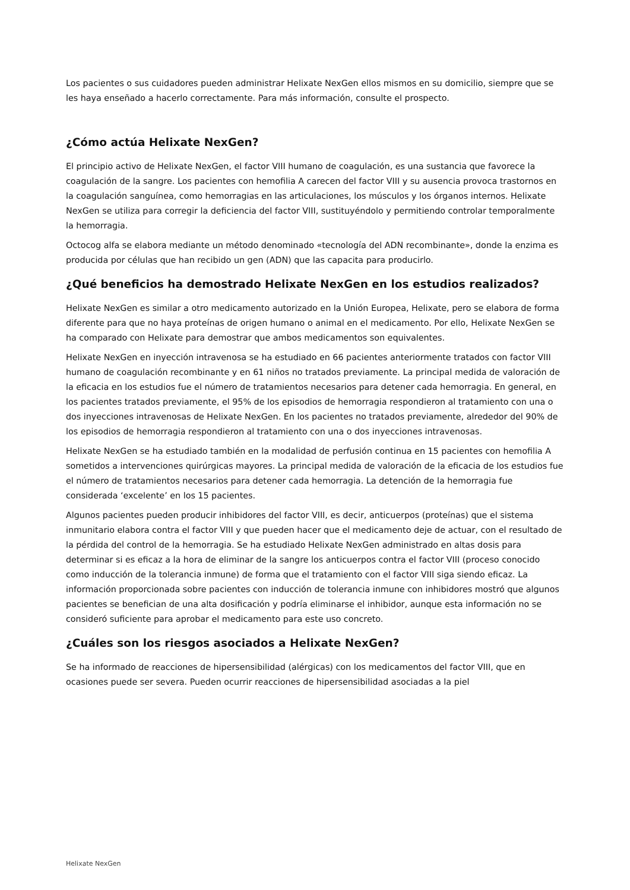Los pacientes o sus cuidadores pueden administrar Helixate NexGen ellos mismos en su domicilio, siempre que se les haya enseñado a hacerlo correctamente. Para más información, consulte el prospecto.
¿Cómo actúa Helixate NexGen?
El principio activo de Helixate NexGen, el factor VIII humano de coagulación, es una sustancia que favorece la coagulación de la sangre. Los pacientes con hemofilia A carecen del factor VIII y su ausencia provoca trastornos en la coagulación sanguínea, como hemorragias en las articulaciones, los músculos y los órganos internos. Helixate NexGen se utiliza para corregir la deficiencia del factor VIII, sustituyéndolo y permitiendo controlar temporalmente la hemorragia.
Octocog alfa se elabora mediante un método denominado «tecnología del ADN recombinante», donde la enzima es producida por células que han recibido un gen (ADN) que las capacita para producirlo.
¿Qué beneficios ha demostrado Helixate NexGen en los estudios realizados?
Helixate NexGen es similar a otro medicamento autorizado en la Unión Europea, Helixate, pero se elabora de forma diferente para que no haya proteínas de origen humano o animal en el medicamento. Por ello, Helixate NexGen se ha comparado con Helixate para demostrar que ambos medicamentos son equivalentes.
Helixate NexGen en inyección intravenosa se ha estudiado en 66 pacientes anteriormente tratados con factor VIII humano de coagulación recombinante y en 61 niños no tratados previamente. La principal medida de valoración de la eficacia en los estudios fue el número de tratamientos necesarios para detener cada hemorragia. En general, en los pacientes tratados previamente, el 95% de los episodios de hemorragia respondieron al tratamiento con una o dos inyecciones intravenosas de Helixate NexGen. En los pacientes no tratados previamente, alrededor del 90% de los episodios de hemorragia respondieron al tratamiento con una o dos inyecciones intravenosas.
Helixate NexGen se ha estudiado también en la modalidad de perfusión continua en 15 pacientes con hemofilia A sometidos a intervenciones quirúrgicas mayores. La principal medida de valoración de la eficacia de los estudios fue el número de tratamientos necesarios para detener cada hemorragia. La detención de la hemorragia fue considerada ‘excelente’ en los 15 pacientes.
Algunos pacientes pueden producir inhibidores del factor VIII, es decir, anticuerpos (proteínas) que el sistema inmunitario elabora contra el factor VIII y que pueden hacer que el medicamento deje de actuar, con el resultado de la pérdida del control de la hemorragia. Se ha estudiado Helixate NexGen administrado en altas dosis para determinar si es eficaz a la hora de eliminar de la sangre los anticuerpos contra el factor VIII (proceso conocido como inducción de la tolerancia inmune) de forma que el tratamiento con el factor VIII siga siendo eficaz. La información proporcionada sobre pacientes con inducción de tolerancia inmune con inhibidores mostró que algunos pacientes se benefician de una alta dosificación y podría eliminarse el inhibidor, aunque esta información no se consideró suficiente para aprobar el medicamento para este uso concreto.
¿Cuáles son los riesgos asociados a Helixate NexGen?
Se ha informado de reacciones de hipersensibilidad (alérgicas) con los medicamentos del factor VIII, que en ocasiones puede ser severa. Pueden ocurrir reacciones de hipersensibilidad asociadas a la piel
Helixate NexGen